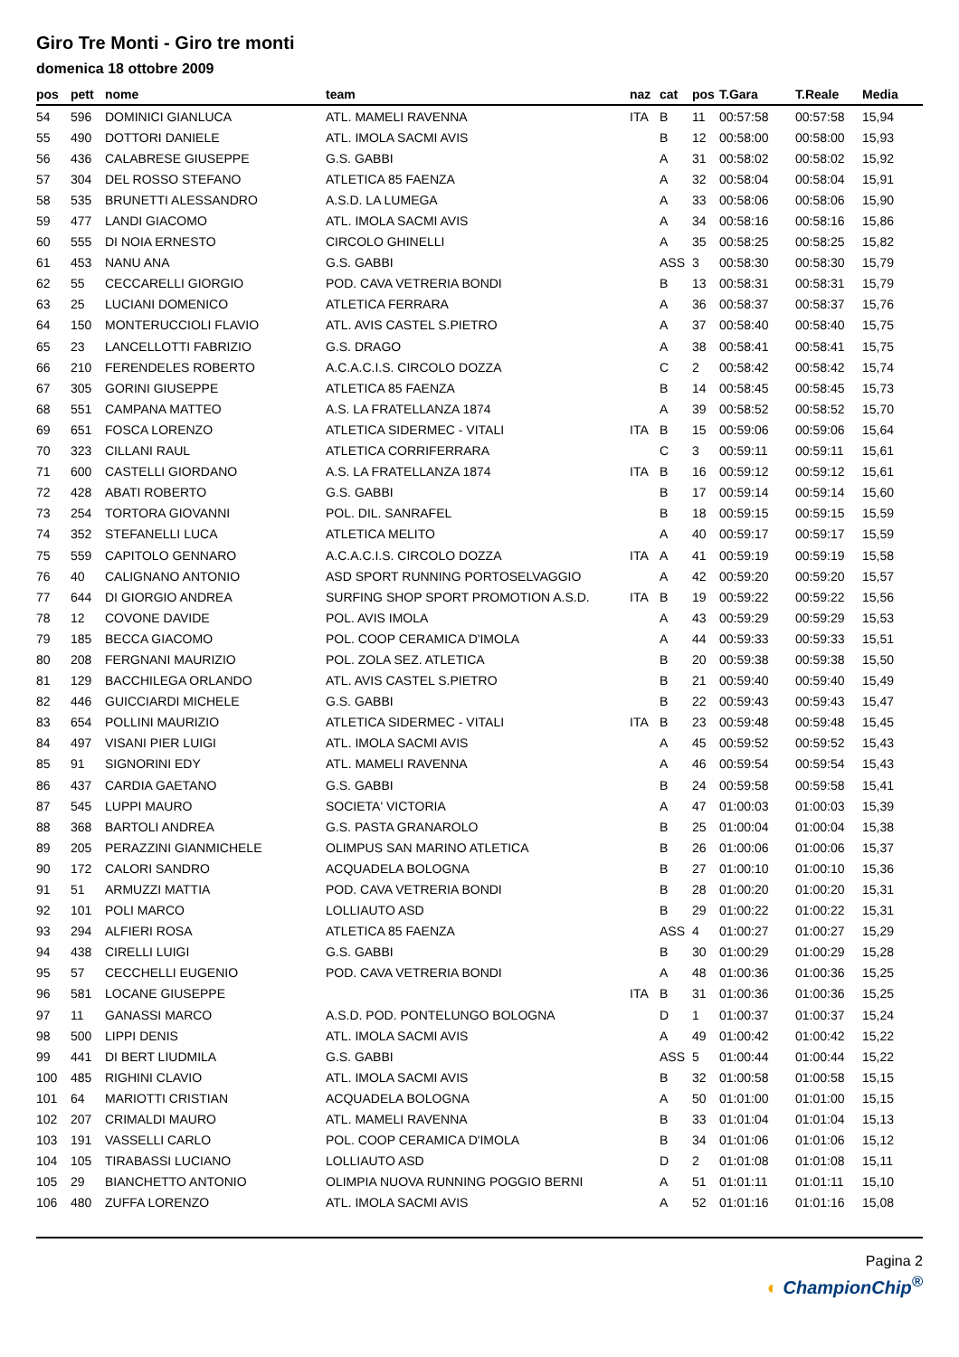Giro Tre Monti - Giro tre monti
domenica 18 ottobre 2009
| pos | pett | nome | team | naz | cat | pos | T.Gara | T.Reale | Media |
| --- | --- | --- | --- | --- | --- | --- | --- | --- | --- |
| 54 | 596 | DOMINICI GIANLUCA | ATL. MAMELI RAVENNA | ITA | B | 11 | 00:57:58 | 00:57:58 | 15,94 |
| 55 | 490 | DOTTORI DANIELE | ATL. IMOLA SACMI AVIS | | B | 12 | 00:58:00 | 00:58:00 | 15,93 |
| 56 | 436 | CALABRESE GIUSEPPE | G.S. GABBI | | A | 31 | 00:58:02 | 00:58:02 | 15,92 |
| 57 | 304 | DEL ROSSO STEFANO | ATLETICA 85 FAENZA | | A | 32 | 00:58:04 | 00:58:04 | 15,91 |
| 58 | 535 | BRUNETTI ALESSANDRO | A.S.D. LA LUMEGA | | A | 33 | 00:58:06 | 00:58:06 | 15,90 |
| 59 | 477 | LANDI GIACOMO | ATL. IMOLA SACMI AVIS | | A | 34 | 00:58:16 | 00:58:16 | 15,86 |
| 60 | 555 | DI NOIA ERNESTO | CIRCOLO GHINELLI | | A | 35 | 00:58:25 | 00:58:25 | 15,82 |
| 61 | 453 | NANU ANA | G.S. GABBI | | ASS | 3 | 00:58:30 | 00:58:30 | 15,79 |
| 62 | 55 | CECCARELLI GIORGIO | POD. CAVA VETRERIA BONDI | | B | 13 | 00:58:31 | 00:58:31 | 15,79 |
| 63 | 25 | LUCIANI DOMENICO | ATLETICA FERRARA | | A | 36 | 00:58:37 | 00:58:37 | 15,76 |
| 64 | 150 | MONTERUCCIOLI FLAVIO | ATL. AVIS CASTEL S.PIETRO | | A | 37 | 00:58:40 | 00:58:40 | 15,75 |
| 65 | 23 | LANCELLOTTI FABRIZIO | G.S. DRAGO | | A | 38 | 00:58:41 | 00:58:41 | 15,75 |
| 66 | 210 | FERENDELES ROBERTO | A.C.A.C.I.S. CIRCOLO DOZZA | | C | 2 | 00:58:42 | 00:58:42 | 15,74 |
| 67 | 305 | GORINI GIUSEPPE | ATLETICA 85 FAENZA | | B | 14 | 00:58:45 | 00:58:45 | 15,73 |
| 68 | 551 | CAMPANA MATTEO | A.S. LA FRATELLANZA 1874 | | A | 39 | 00:58:52 | 00:58:52 | 15,70 |
| 69 | 651 | FOSCA LORENZO | ATLETICA SIDERMEC - VITALI | ITA | B | 15 | 00:59:06 | 00:59:06 | 15,64 |
| 70 | 323 | CILLANI RAUL | ATLETICA CORRIFERRARA | | C | 3 | 00:59:11 | 00:59:11 | 15,61 |
| 71 | 600 | CASTELLI GIORDANO | A.S. LA FRATELLANZA 1874 | ITA | B | 16 | 00:59:12 | 00:59:12 | 15,61 |
| 72 | 428 | ABATI ROBERTO | G.S. GABBI | | B | 17 | 00:59:14 | 00:59:14 | 15,60 |
| 73 | 254 | TORTORA GIOVANNI | POL. DIL. SANRAFEL | | B | 18 | 00:59:15 | 00:59:15 | 15,59 |
| 74 | 352 | STEFANELLI LUCA | ATLETICA MELITO | | A | 40 | 00:59:17 | 00:59:17 | 15,59 |
| 75 | 559 | CAPITOLO GENNARO | A.C.A.C.I.S. CIRCOLO DOZZA | ITA | A | 41 | 00:59:19 | 00:59:19 | 15,58 |
| 76 | 40 | CALIGNANO ANTONIO | ASD SPORT RUNNING PORTOSELVAGGIO | | A | 42 | 00:59:20 | 00:59:20 | 15,57 |
| 77 | 644 | DI GIORGIO ANDREA | SURFING SHOP SPORT PROMOTION A.S.D. | ITA | B | 19 | 00:59:22 | 00:59:22 | 15,56 |
| 78 | 12 | COVONE DAVIDE | POL. AVIS IMOLA | | A | 43 | 00:59:29 | 00:59:29 | 15,53 |
| 79 | 185 | BECCA GIACOMO | POL. COOP CERAMICA D'IMOLA | | A | 44 | 00:59:33 | 00:59:33 | 15,51 |
| 80 | 208 | FERGNANI MAURIZIO | POL. ZOLA SEZ. ATLETICA | | B | 20 | 00:59:38 | 00:59:38 | 15,50 |
| 81 | 129 | BACCHILEGA ORLANDO | ATL. AVIS CASTEL S.PIETRO | | B | 21 | 00:59:40 | 00:59:40 | 15,49 |
| 82 | 446 | GUICCIARDI MICHELE | G.S. GABBI | | B | 22 | 00:59:43 | 00:59:43 | 15,47 |
| 83 | 654 | POLLINI MAURIZIO | ATLETICA SIDERMEC - VITALI | ITA | B | 23 | 00:59:48 | 00:59:48 | 15,45 |
| 84 | 497 | VISANI PIER LUIGI | ATL. IMOLA SACMI AVIS | | A | 45 | 00:59:52 | 00:59:52 | 15,43 |
| 85 | 91 | SIGNORINI EDY | ATL. MAMELI RAVENNA | | A | 46 | 00:59:54 | 00:59:54 | 15,43 |
| 86 | 437 | CARDIA GAETANO | G.S. GABBI | | B | 24 | 00:59:58 | 00:59:58 | 15,41 |
| 87 | 545 | LUPPI MAURO | SOCIETA' VICTORIA | | A | 47 | 01:00:03 | 01:00:03 | 15,39 |
| 88 | 368 | BARTOLI ANDREA | G.S. PASTA GRANAROLO | | B | 25 | 01:00:04 | 01:00:04 | 15,38 |
| 89 | 205 | PERAZZINI GIANMICHELE | OLIMPUS SAN MARINO ATLETICA | | B | 26 | 01:00:06 | 01:00:06 | 15,37 |
| 90 | 172 | CALORI SANDRO | ACQUADELA BOLOGNA | | B | 27 | 01:00:10 | 01:00:10 | 15,36 |
| 91 | 51 | ARMUZZI MATTIA | POD. CAVA VETRERIA BONDI | | B | 28 | 01:00:20 | 01:00:20 | 15,31 |
| 92 | 101 | POLI MARCO | LOLLIAUTO ASD | | B | 29 | 01:00:22 | 01:00:22 | 15,31 |
| 93 | 294 | ALFIERI ROSA | ATLETICA 85 FAENZA | | ASS | 4 | 01:00:27 | 01:00:27 | 15,29 |
| 94 | 438 | CIRELLI LUIGI | G.S. GABBI | | B | 30 | 01:00:29 | 01:00:29 | 15,28 |
| 95 | 57 | CECCHELLI EUGENIO | POD. CAVA VETRERIA BONDI | | A | 48 | 01:00:36 | 01:00:36 | 15,25 |
| 96 | 581 | LOCANE GIUSEPPE | | ITA | B | 31 | 01:00:36 | 01:00:36 | 15,25 |
| 97 | 11 | GANASSI MARCO | A.S.D. POD. PONTELUNGO BOLOGNA | | D | 1 | 01:00:37 | 01:00:37 | 15,24 |
| 98 | 500 | LIPPI DENIS | ATL. IMOLA SACMI AVIS | | A | 49 | 01:00:42 | 01:00:42 | 15,22 |
| 99 | 441 | DI BERT LIUDMILA | G.S. GABBI | | ASS | 5 | 01:00:44 | 01:00:44 | 15,22 |
| 100 | 485 | RIGHINI CLAVIO | ATL. IMOLA SACMI AVIS | | B | 32 | 01:00:58 | 01:00:58 | 15,15 |
| 101 | 64 | MARIOTTI CRISTIAN | ACQUADELA BOLOGNA | | A | 50 | 01:01:00 | 01:01:00 | 15,15 |
| 102 | 207 | CRIMALDI MAURO | ATL. MAMELI RAVENNA | | B | 33 | 01:01:04 | 01:01:04 | 15,13 |
| 103 | 191 | VASSELLI CARLO | POL. COOP CERAMICA D'IMOLA | | B | 34 | 01:01:06 | 01:01:06 | 15,12 |
| 104 | 105 | TIRABASSI LUCIANO | LOLLIAUTO ASD | | D | 2 | 01:01:08 | 01:01:08 | 15,11 |
| 105 | 29 | BIANCHETTO ANTONIO | OLIMPIA NUOVA RUNNING POGGIO BERNI | | A | 51 | 01:01:11 | 01:01:11 | 15,10 |
| 106 | 480 | ZUFFA LORENZO | ATL. IMOLA SACMI AVIS | | A | 52 | 01:01:16 | 01:01:16 | 15,08 |
Pagina 2
◐ ChampionChip<sup>®</sup>